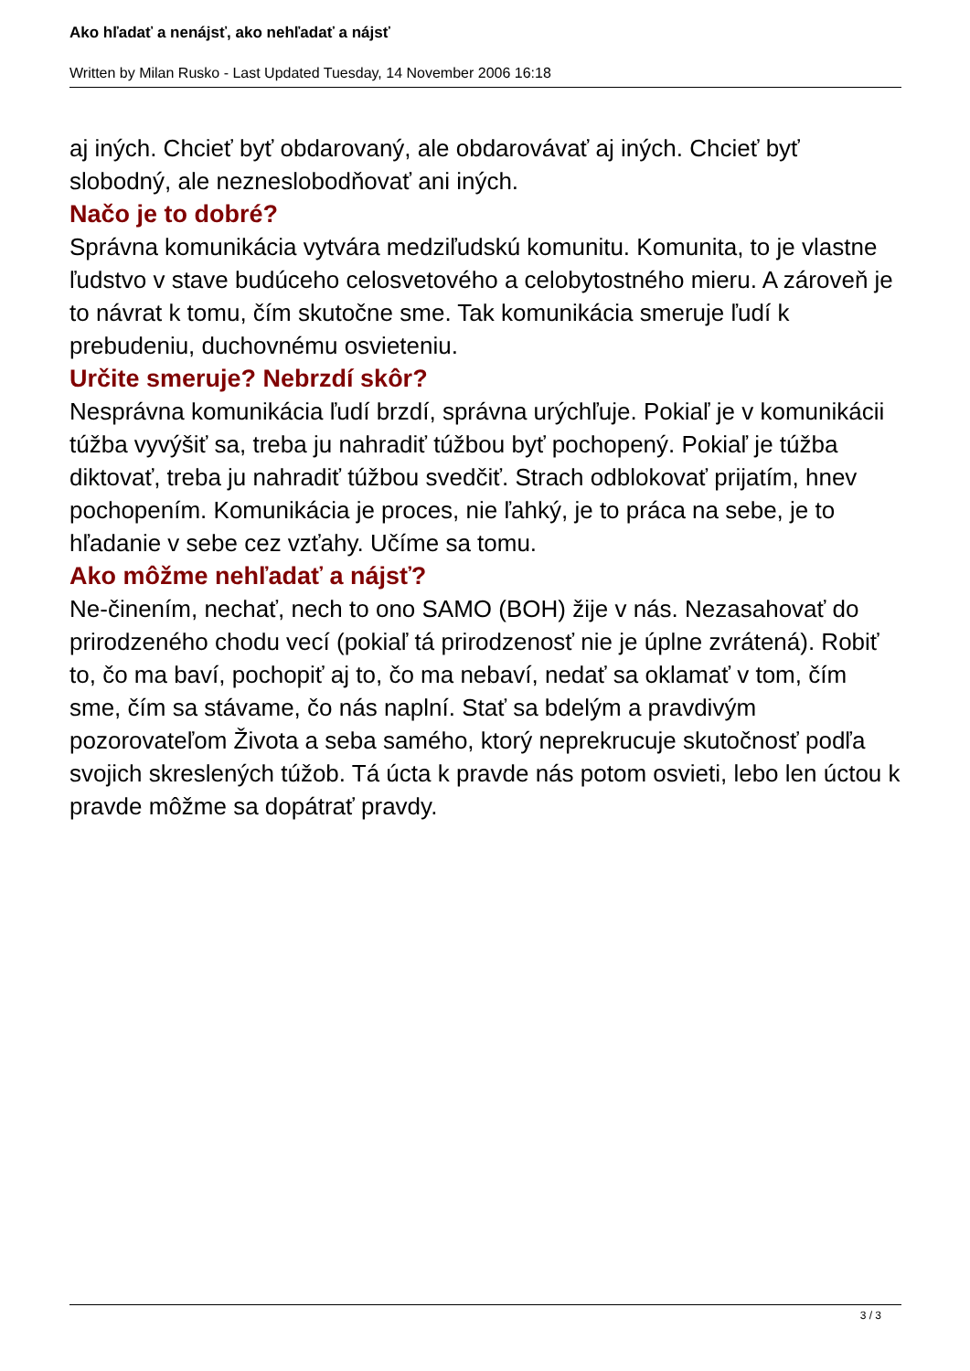Ako hľadať a nenájsť, ako nehľadať a nájsť
Written by Milan Rusko - Last Updated Tuesday, 14 November 2006 16:18
aj iných. Chcieť byť obdarovaný, ale obdarovávať aj iných. Chcieť byť slobodný, ale nezneslobodňovať ani iných.
Načo je to dobré?
Správna komunikácia vytvára medziľudskú komunitu. Komunita, to je vlastne ľudstvo v stave budúceho celosvetového a celobytostného mieru. A zároveň je to návrat k tomu, čím skutočne sme. Tak komunikácia smeruje ľudí k prebudeniu, duchovnému osvieteniu.
Určite smeruje? Nebrzdí skôr?
Nesprávna komunikácia ľudí brzdí, správna urýchľuje. Pokiaľ je v komunikácii túžba vyvýšiť sa, treba ju nahradiť túžbou byť pochopený. Pokiaľ je túžba diktovať, treba ju nahradiť túžbou svedčiť. Strach odblokovať prijatím, hnev pochopením. Komunikácia je proces, nie ľahký, je to práca na sebe, je to hľadanie v sebe cez vzťahy. Učíme sa tomu.
Ako môžme nehľadať a nájsť?
Ne-činením, nechať, nech to ono SAMO (BOH) žije v nás. Nezasahovať do prirodzeného chodu vecí (pokiaľ tá prirodzenosť nie je úplne zvrátená). Robiť to, čo ma baví, pochopiť aj to, čo ma nebaví, nedať sa oklamať v tom, čím sme, čím sa stávame, čo nás naplní. Stať sa bdelým a pravdivým pozorovateľom Života a seba samého, ktorý neprekrucuje skutočnosť podľa svojich skreslených túžob. Tá úcta k pravde nás potom osvieti, lebo len úctou k pravde môžme sa dopátrať pravdy.
3 / 3